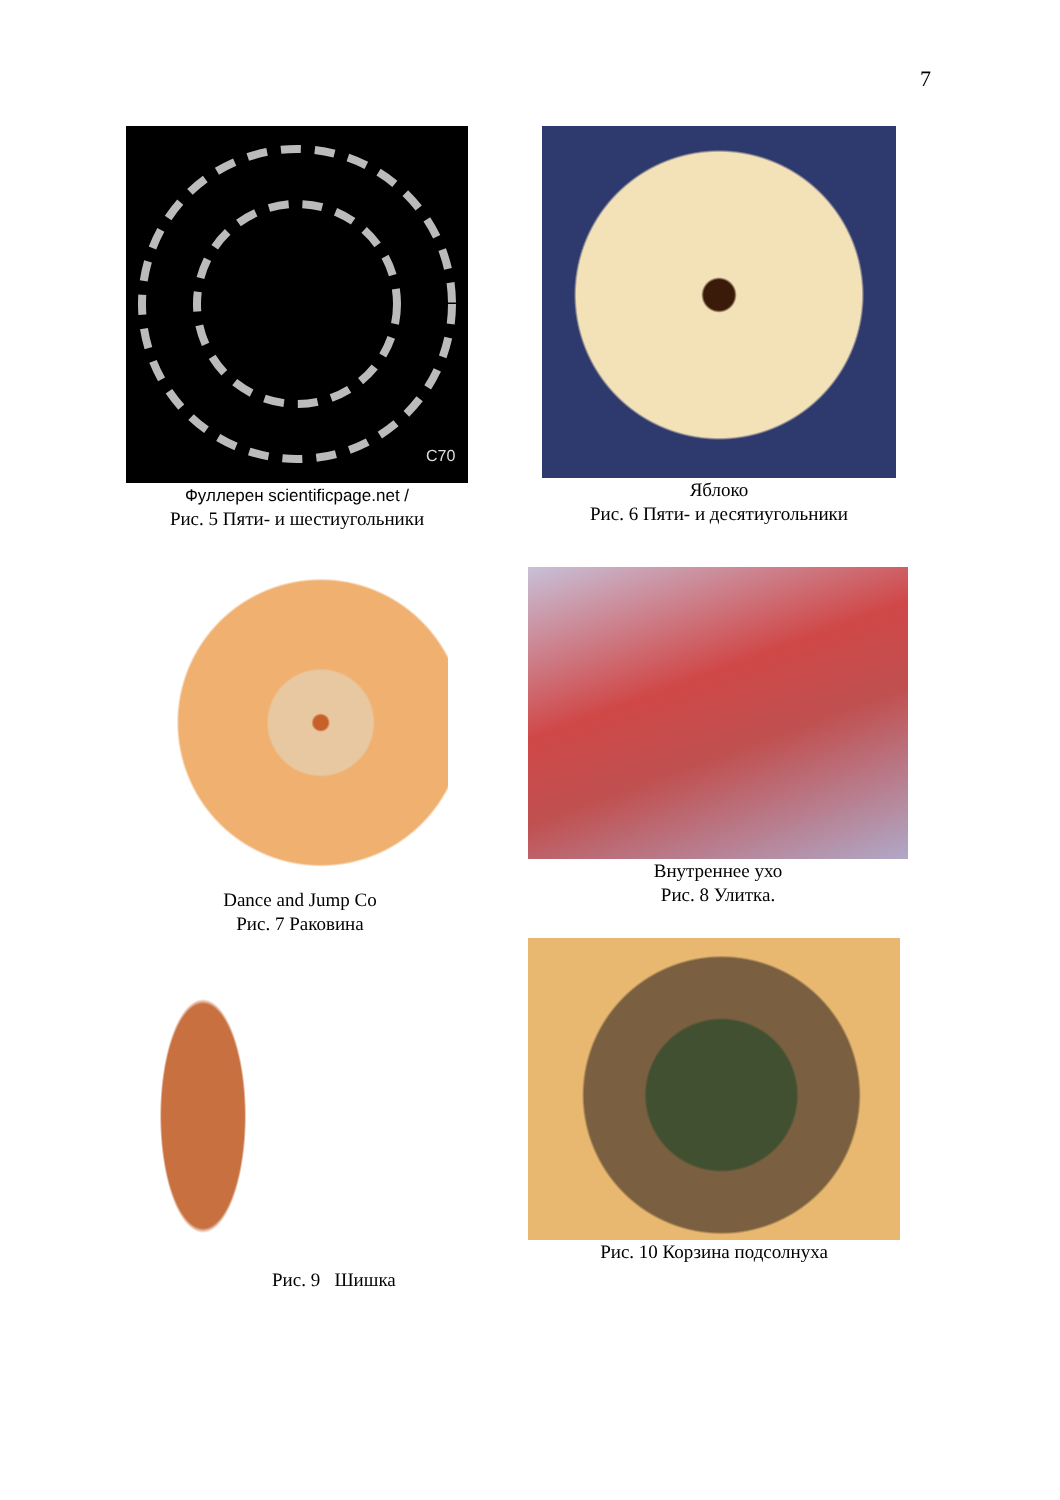7
C70
Фуллерен scientificpage.net /
Рис. 5 Пяти- и шестиугольники
Яблоко
Рис. 6 Пяти- и десятиугольники
Dance and Jump Co
Рис. 7 Раковина
Внутреннее ухо
Рис. 8 Улитка.
Рис. 9 Шишка Рис. 10 Корзина подсолнуха